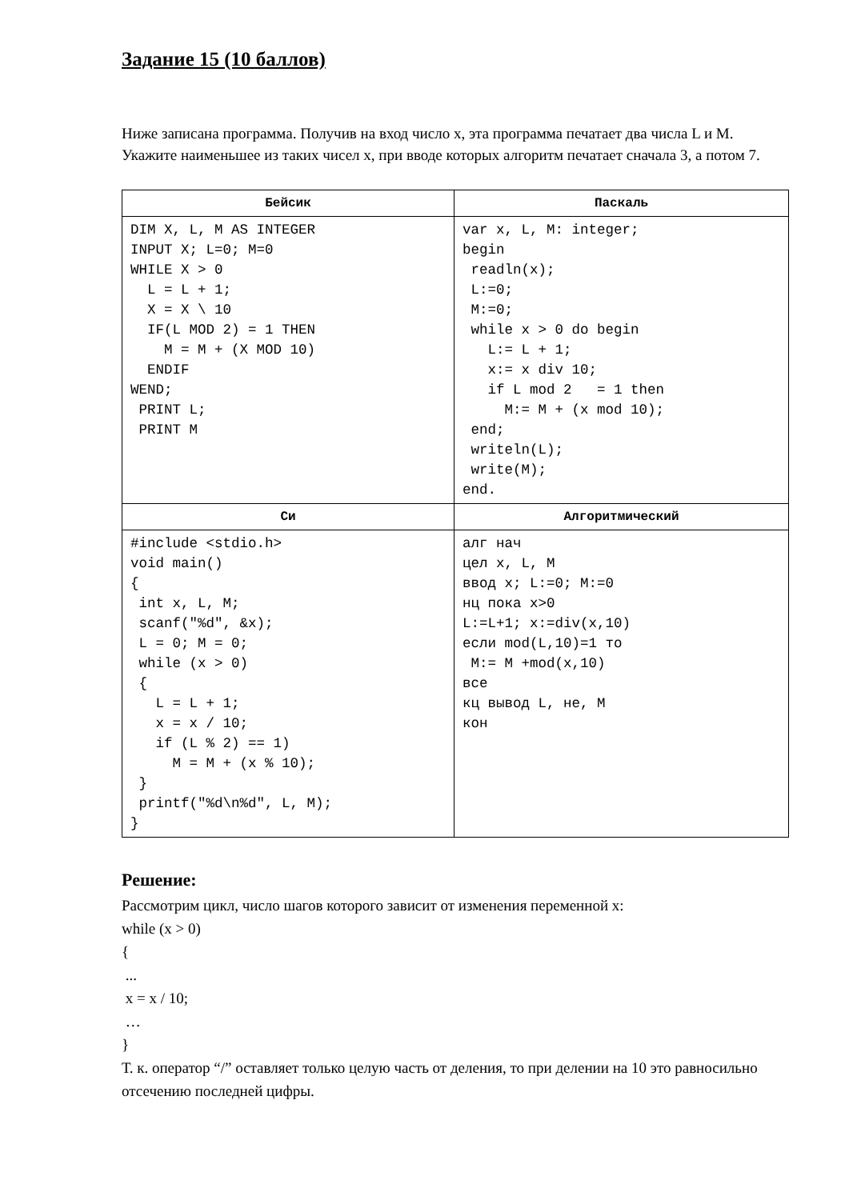Задание 15 (10 баллов)
Ниже записана программа. Получив на вход число x, эта программа печатает два числа L и M.
Укажите наименьшее из таких чисел x, при вводе которых алгоритм печатает сначала 3, а потом 7.
| Бейсик | Паскаль |
| --- | --- |
| DIM X, L, M AS INTEGER INPUT X; L=0; M=0 WHILE X > 0 L = L + 1; X = X \ 10 IF(L MOD 2) = 1 THEN M = M + (X MOD 10) ENDIF WEND; PRINT L; PRINT M | var x, L, M: integer; begin readln(x); L:=0; M:=0; while x > 0 do begin L:= L + 1; x:= x div 10; if L mod 2 = 1 then M:= M + (x mod 10); end; writeln(L); write(M); end. |
| Си | Алгоритмический |
| #include <stdio.h> void main() { int x, L, M; scanf("%d", &x); L = 0; M = 0; while (x > 0) { L = L + 1; x = x / 10; if (L % 2) == 1) M = M + (x % 10); } printf("%d\n%d", L, M); } | алг нач цел x, L, M ввод x; L:=0; M:=0 нц пока x>0 L:=L+1; x:=div(x,10) если mod(L,10)=1 то M:= M +mod(x,10) все кц вывод L, не, M кон |
Решение:
Рассмотрим цикл, число шагов которого зависит от изменения переменной x:
while (x > 0)
{
...
x = x / 10;
…
}
Т. к. оператор “/” оставляет только целую часть от деления, то при делении на 10 это равносильно отсечению последней цифры.